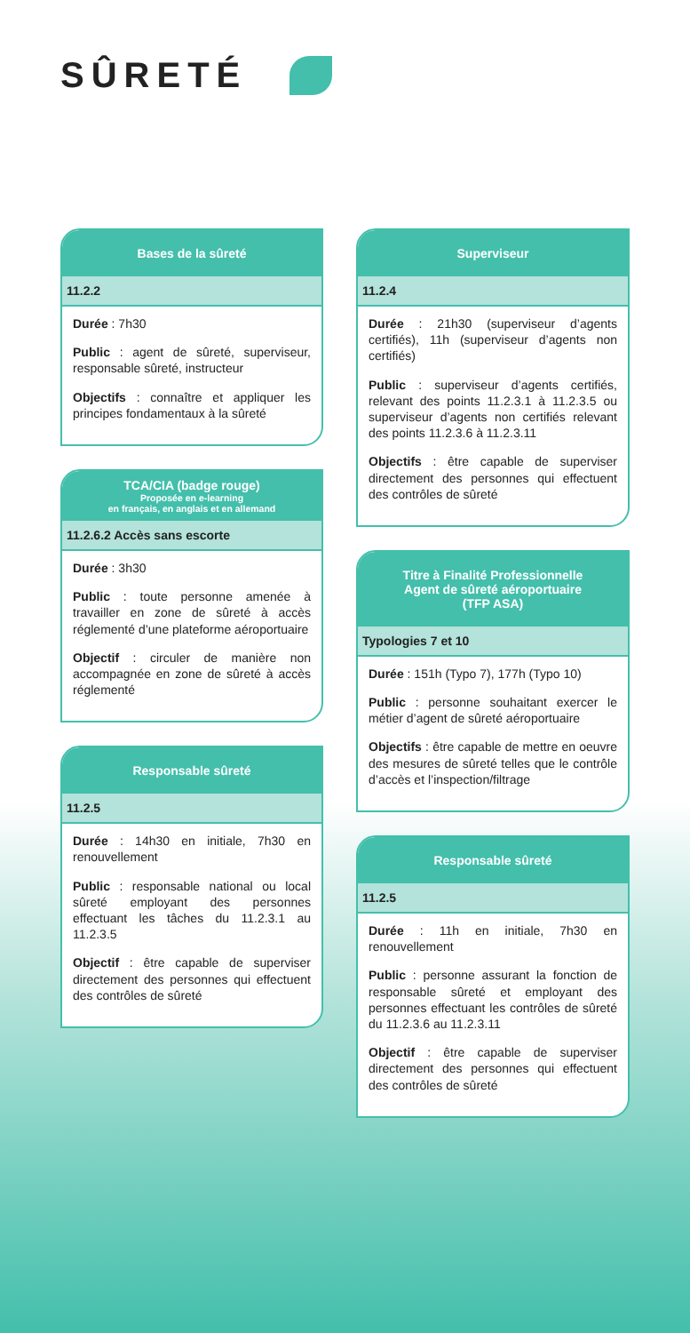SÛRETÉ
Bases de la sûreté
11.2.2
Durée : 7h30
Public : agent de sûreté, superviseur, responsable sûreté, instructeur
Objectifs : connaître et appliquer les principes fondamentaux à la sûreté
TCA/CIA (badge rouge)
Proposée en e-learning
en français, en anglais et en allemand
11.2.6.2 Accès sans escorte
Durée : 3h30
Public : toute personne amenée à travailler en zone de sûreté à accès réglementé d’une plateforme aéroportuaire
Objectif : circuler de manière non accompagnée en zone de sûreté à accès réglementé
Responsable sûreté
11.2.5
Durée : 14h30 en initiale, 7h30 en renouvellement
Public : responsable national ou local sûreté employant des personnes effectuant les tâches du 11.2.3.1 au 11.2.3.5
Objectif : être capable de superviser directement des personnes qui effectuent des contrôles de sûreté
Superviseur
11.2.4
Durée : 21h30 (superviseur d’agents certifiés), 11h (superviseur d’agents non certifiés)
Public : superviseur d’agents certifiés, relevant des points 11.2.3.1 à 11.2.3.5 ou superviseur d’agents non certifiés relevant des points 11.2.3.6 à 11.2.3.11
Objectifs : être capable de superviser directement des personnes qui effectuent des contrôles de sûreté
Titre à Finalité Professionnelle
Agent de sûreté aéroportuaire
(TFP ASA)
Typologies 7 et 10
Durée : 151h (Typo 7), 177h (Typo 10)
Public : personne souhaitant exercer le métier d’agent de sûreté aéroportuaire
Objectifs : être capable de mettre en oeuvre des mesures de sûreté telles que le contrôle d’accès et l’inspection/filtrage
Responsable sûreté
11.2.5
Durée : 11h en initiale, 7h30 en renouvellement
Public : personne assurant la fonction de responsable sûreté et employant des personnes effectuant les contrôles de sûreté du 11.2.3.6 au 11.2.3.11
Objectif : être capable de superviser directement des personnes qui effectuent des contrôles de sûreté